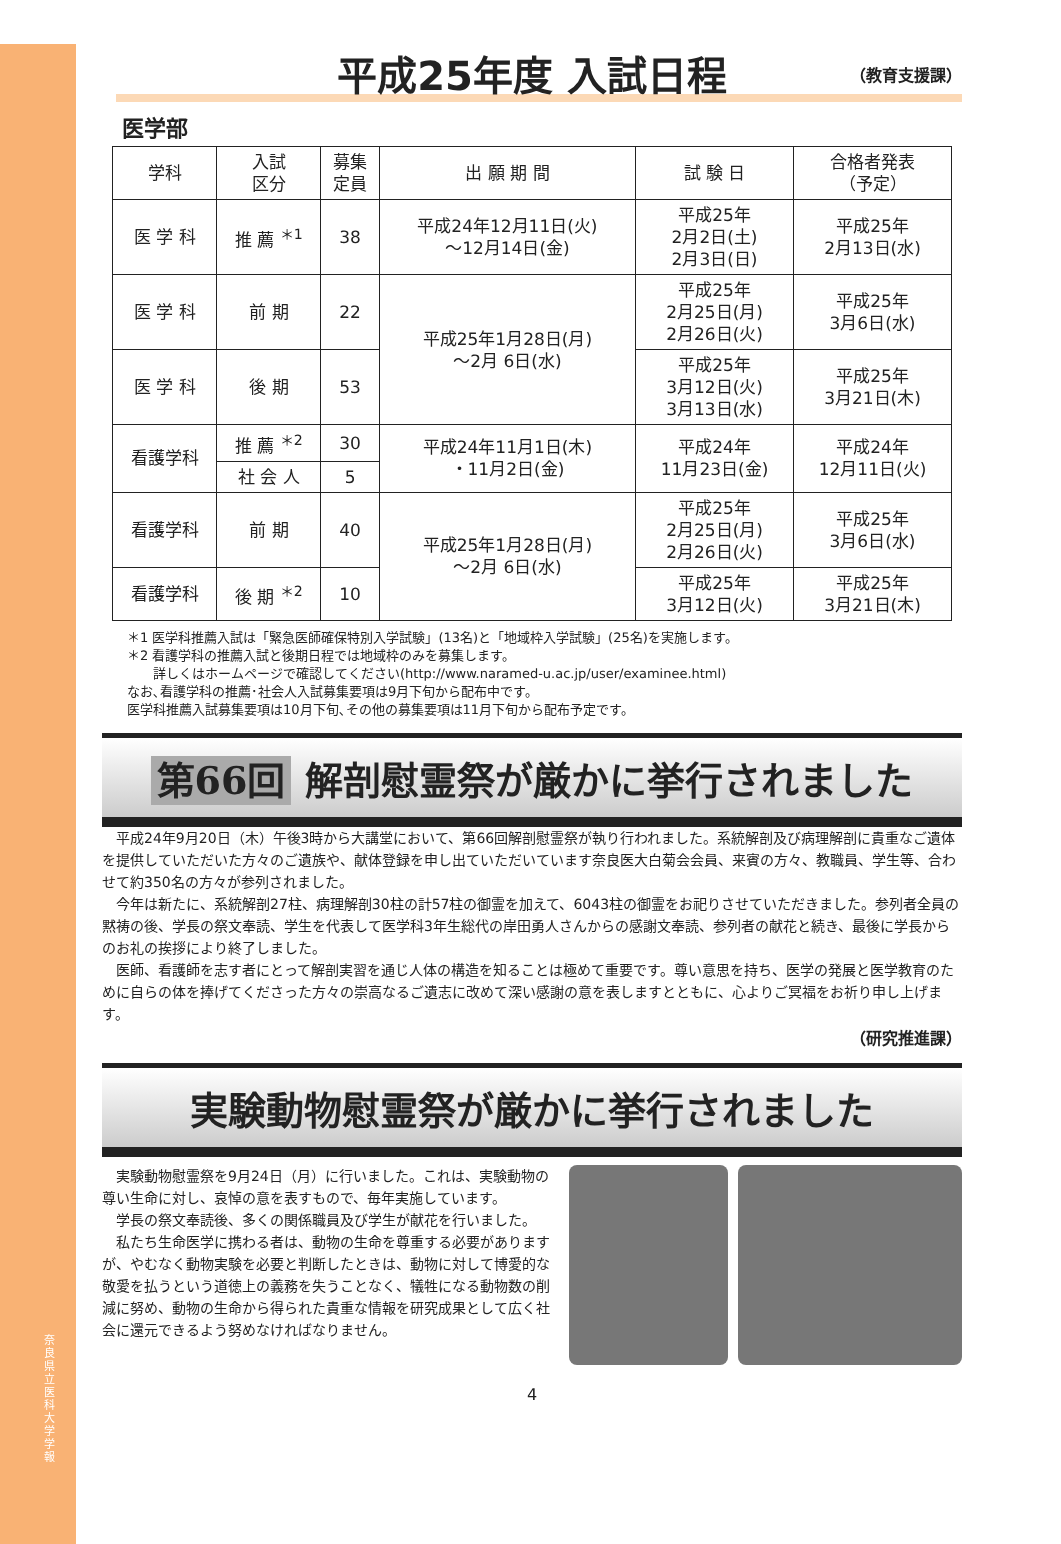奈良県立医科大学 学報
平成25年度 入試日程 （教育支援課）
医学部
| 学科 | 入試 区分 | 募集 定員 | 出 願 期 間 | 試 験 日 | 合格者発表 （予定） |
| --- | --- | --- | --- | --- | --- |
| 医 学 科 | 推 薦 <sup>＊1</sup> | 38 | 平成24年12月11日(火) ～12月14日(金) | 平成25年 2月2日(土) 2月3日(日) | 平成25年 2月13日(水) |
| 医 学 科 | 前 期 | 22 | 平成25年1月28日(月) ～2月 6日(水) | 平成25年 2月25日(月) 2月26日(火) | 平成25年 3月6日(水) |
| 医 学 科 | 後 期 | 53 | | 平成25年 3月12日(火) 3月13日(水) | 平成25年 3月21日(木) |
| 看護学科 | 推 薦 <sup>＊2</sup> | 30 | 平成24年11月1日(木) ・11月2日(金) | 平成24年 11月23日(金) | 平成24年 12月11日(火) |
| | 社 会 人 | 5 | | | |
| 看護学科 | 前 期 | 40 | 平成25年1月28日(月) ～2月 6日(水) | 平成25年 2月25日(月) 2月26日(火) | 平成25年 3月6日(水) |
| 看護学科 | 後 期 <sup>＊2</sup> | 10 | | 平成25年 3月12日(火) | 平成25年 3月21日(木) |
＊1 医学科推薦入試は「緊急医師確保特別入学試験」(13名)と「地域枠入学試験」(25名)を実施します。
＊2 看護学科の推薦入試と後期日程では地域枠のみを募集します。
　　詳しくはホームページで確認してください(http://www.naramed-u.ac.jp/user/examinee.html)
なお､看護学科の推薦･社会人入試募集要項は9月下旬から配布中です。
医学科推薦入試募集要項は10月下旬､その他の募集要項は11月下旬から配布予定です。
第66回 解剖慰霊祭が厳かに挙行されました
平成24年9月20日（木）午後3時から大講堂において、第66回解剖慰霊祭が執り行われました。系統解剖及び病理解剖に貴重なご遺体を提供していただいた方々のご遺族や、献体登録を申し出ていただいています奈良医大白菊会会員、来賓の方々、教職員、学生等、合わせて約350名の方々が参列されました。
今年は新たに、系統解剖27柱、病理解剖30柱の計57柱の御霊を加えて、6043柱の御霊をお祀りさせていただきました。参列者全員の黙祷の後、学長の祭文奉読、学生を代表して医学科3年生総代の岸田勇人さんからの感謝文奉読、参列者の献花と続き、最後に学長からのお礼の挨拶により終了しました。
医師、看護師を志す者にとって解剖実習を通じ人体の構造を知ることは極めて重要です。尊い意思を持ち、医学の発展と医学教育のために自らの体を捧げてくださった方々の崇高なるご遺志に改めて深い感謝の意を表しますとともに、心よりご冥福をお祈り申し上げます。
（研究推進課）
実験動物慰霊祭が厳かに挙行されました
実験動物慰霊祭を9月24日（月）に行いました。これは、実験動物の尊い生命に対し、哀悼の意を表すもので、毎年実施しています。
学長の祭文奉読後、多くの関係職員及び学生が献花を行いました。
私たち生命医学に携わる者は、動物の生命を尊重する必要がありますが、やむなく動物実験を必要と判断したときは、動物に対して博愛的な敬愛を払うという道徳上の義務を失うことなく、犠牲になる動物数の削減に努め、動物の生命から得られた貴重な情報を研究成果として広く社会に還元できるよう努めなければなりません。
4